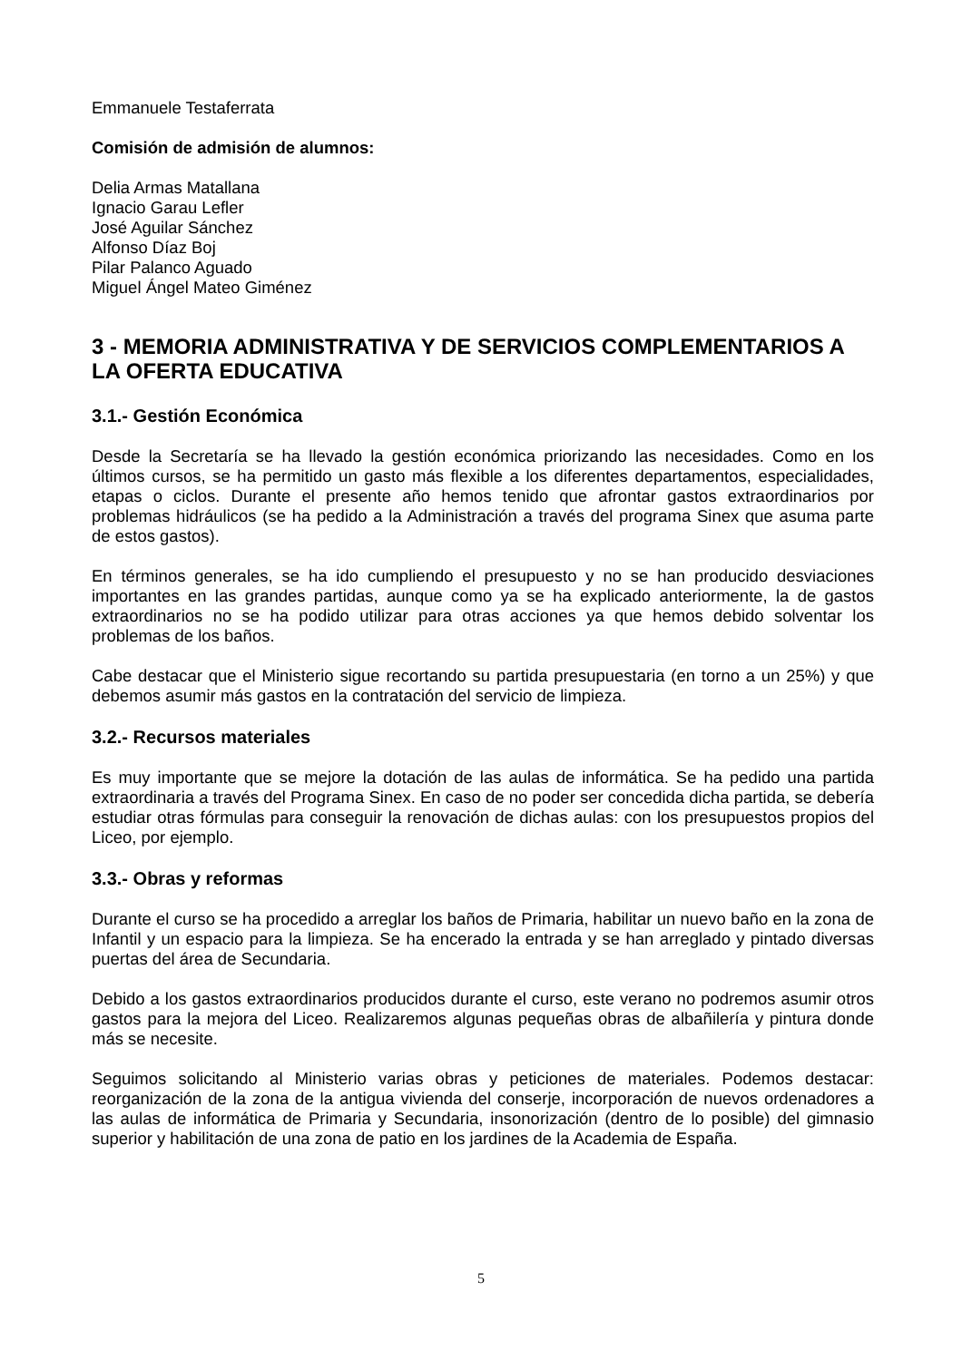Emmanuele Testaferrata
Comisión de admisión de alumnos:
Delia Armas Matallana
Ignacio Garau Lefler
José Aguilar Sánchez
Alfonso Díaz Boj
Pilar Palanco Aguado
Miguel Ángel Mateo Giménez
3 - MEMORIA ADMINISTRATIVA Y DE SERVICIOS COMPLEMENTARIOS A LA OFERTA EDUCATIVA
3.1.- Gestión Económica
Desde la Secretaría se ha llevado la gestión económica priorizando las necesidades. Como en los últimos cursos, se ha permitido un gasto más flexible a los diferentes departamentos, especialidades, etapas o ciclos. Durante el presente año hemos tenido que afrontar gastos extraordinarios por problemas hidráulicos (se ha pedido a la Administración a través del programa Sinex que asuma parte de estos gastos).
En términos generales, se ha ido cumpliendo el presupuesto y no se han producido desviaciones importantes en las grandes partidas, aunque como ya se ha explicado anteriormente, la de gastos extraordinarios no se ha podido utilizar para otras acciones ya que hemos debido solventar los problemas de los baños.
Cabe destacar que el Ministerio sigue recortando su partida presupuestaria (en torno a un 25%) y que debemos asumir más gastos en la contratación del servicio de limpieza.
3.2.- Recursos materiales
Es muy importante que se mejore la dotación de las aulas de informática. Se ha pedido una partida extraordinaria a través del Programa Sinex. En caso de no poder ser concedida dicha partida, se debería estudiar otras fórmulas para conseguir la renovación de dichas aulas: con los presupuestos propios del Liceo, por ejemplo.
3.3.- Obras y reformas
Durante el curso se ha procedido a arreglar los baños de Primaria, habilitar un nuevo baño en la zona de Infantil y un espacio para la limpieza. Se ha encerado la entrada y se han arreglado y pintado diversas puertas del área de Secundaria.
Debido a los gastos extraordinarios producidos durante el curso, este verano no podremos asumir otros gastos para la mejora del Liceo. Realizaremos algunas pequeñas obras de albañilería y pintura donde más se necesite.
Seguimos solicitando al Ministerio varias obras y peticiones de materiales. Podemos destacar: reorganización de la zona de la antigua vivienda del conserje, incorporación de nuevos ordenadores a las aulas de informática de Primaria y Secundaria, insonorización (dentro de lo posible) del gimnasio superior y habilitación de una zona de patio en los jardines de la Academia de España.
5